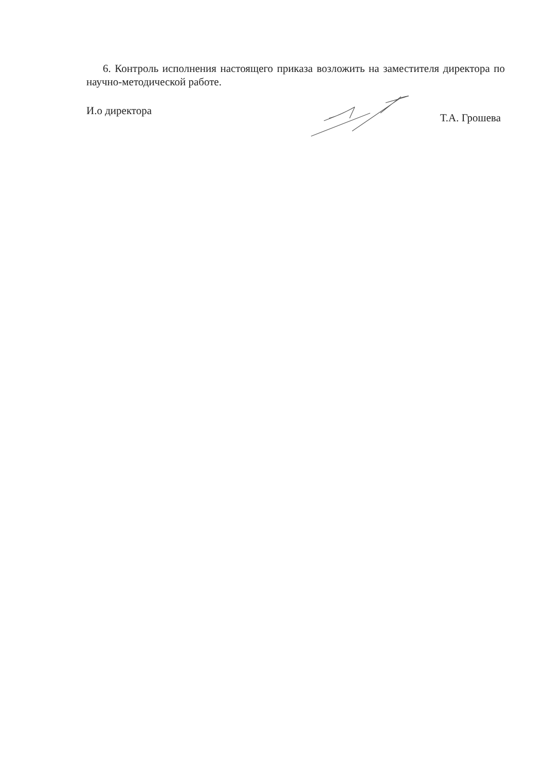6. Контроль исполнения настоящего приказа возложить на заместителя директора по научно-методической работе.
И.о директора Т.А. Грошева